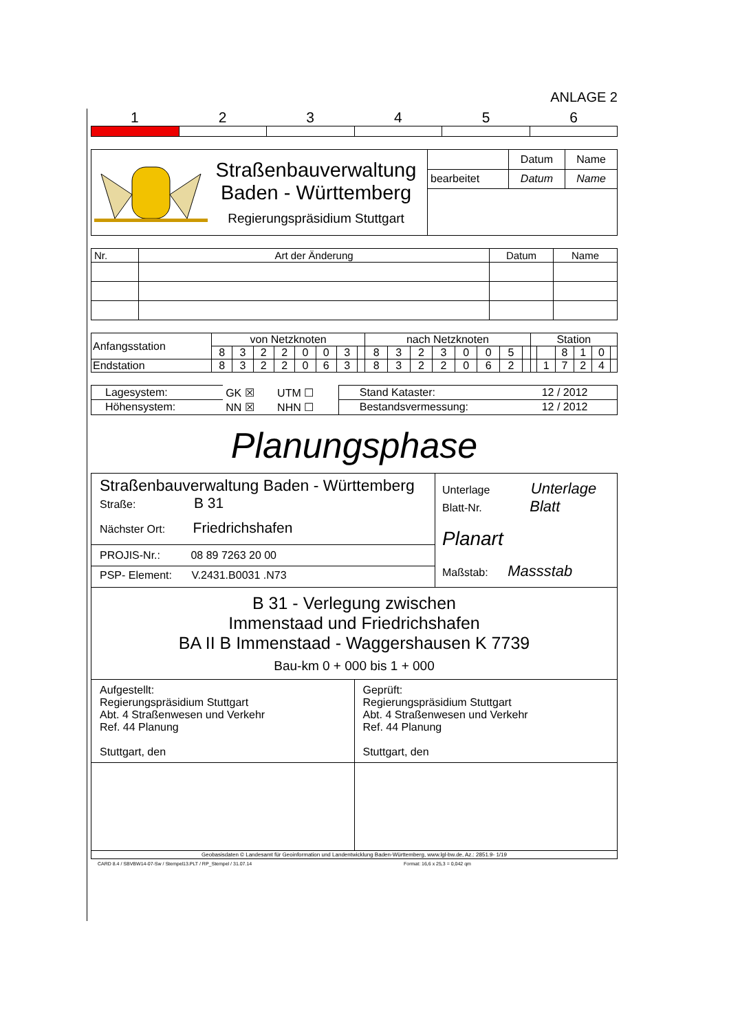ANLAGE 2
1 2 3 4 5 6
| Straßenbauverwaltung Baden - Württemberg Regierungspräsidium Stuttgart | | Datum | Name |
| | bearbeitet | Datum | Name |
| Nr. | Art der Änderung | Datum | Name |
| Anfangsstation | von Netzknoten | | | | | | | | nach Netzknoten | | | | | | | | Station | | | | | |
| | 8 | 3 | 2 | 2 | 0 | 0 | 3 | | 8 | 3 | 2 | 3 | 0 | 0 | 5 | | | | 8 | 1 | 0 | |
| Endstation | 8 | 3 | 2 | 2 | 0 | 6 | 3 | | 8 | 3 | 2 | 2 | 0 | 6 | 2 | | | 1 | 7 | 2 | 4 | |
| Lagesystem: | GK ☒ | UTM ☐ | Stand Kataster: | 12 / 2012 |
| Höhensystem: | NN ☒ | NHN ☐ | Bestandsvermessung: | 12 / 2012 |
Planungsphase
| Straßenbauverwaltung Baden - Württemberg Straße: B 31 Nächster Ort: Friedrichshafen PROJIS-Nr.: 08 89 7263 20 00 PSP- Element: V.2431.B0031 .N73 | Unterlage Unterlage Blatt-Nr. Blatt Planart Maßstab: Massstab |
| B 31 - Verlegung zwischen Immenstaad und Friedrichshafen BA II B Immenstaad - Waggershausen K 7739 Bau-km 0 + 000 bis 1 + 000 | |
| Aufgestellt: Regierungspräsidium Stuttgart Abt. 4 Straßenwesen und Verkehr Ref. 44 Planung Stuttgart, den | Geprüft: Regierungspräsidium Stuttgart Abt. 4 Straßenwesen und Verkehr Ref. 44 Planung Stuttgart, den |
| Geobasisdaten © Landesamt für Geoinformation und Landentwicklung Baden-Württemberg, www.lgl-bw.de, Az.: 2851.9- 1/19 | |
CARD 8.4 / SBVBW14-07-Sw / Stempel13.PLT / RP_Stempel / 31.07.14 Format: 16,6 x 25,3 = 0,042 qm